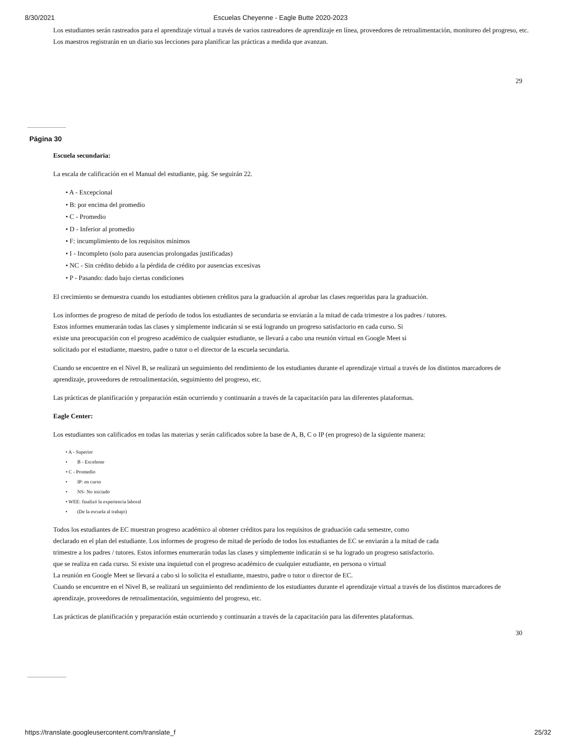8/30/2021 Escuelas Cheyenne - Eagle Butte 2020-2023
Los estudiantes serán rastreados para el aprendizaje virtual a través de varios rastreadores de aprendizaje en línea, proveedores de retroalimentación, monitoreo del progreso, etc. Los maestros registrarán en un diario sus lecciones para planificar las prácticas a medida que avanzan.
29
Página 30
Escuela secundaria:
La escala de calificación en el Manual del estudiante, pág. Se seguirán 22.
• A - Excepcional
• B: por encima del promedio
• C - Promedio
• D - Inferior al promedio
• F: incumplimiento de los requisitos mínimos
• I - Incompleto (solo para ausencias prolongadas justificadas)
• NC - Sin crédito debido a la pérdida de crédito por ausencias excesivas
• P - Pasando: dado bajo ciertas condiciones
El crecimiento se demuestra cuando los estudiantes obtienen créditos para la graduación al aprobar las clases requeridas para la graduación.
Los informes de progreso de mitad de período de todos los estudiantes de secundaria se enviarán a la mitad de cada trimestre a los padres / tutores.
Estos informes enumerarán todas las clases y simplemente indicarán si se está logrando un progreso satisfactorio en cada curso. Si
existe una preocupación con el progreso académico de cualquier estudiante, se llevará a cabo una reunión virtual en Google Meet si
solicitado por el estudiante, maestro, padre o tutor o el director de la escuela secundaria.
Cuando se encuentre en el Nivel B, se realizará un seguimiento del rendimiento de los estudiantes durante el aprendizaje virtual a través de los distintos marcadores de aprendizaje, proveedores de retroalimentación, seguimiento del progreso, etc.
Las prácticas de planificación y preparación están ocurriendo y continuarán a través de la capacitación para las diferentes plataformas.
Eagle Center:
Los estudiantes son calificados en todas las materias y serán calificados sobre la base de A, B, C o IP (en progreso) de la siguiente manera:
• A - Superior
• B - Excelente
• C - Promedio
• IP: en curso
• NS- No iniciado
• WEE: finalizó la experiencia laboral
• (De la escuela al trabajo)
Todos los estudiantes de EC muestran progreso académico al obtener créditos para los requisitos de graduación cada semestre, como
declarado en el plan del estudiante. Los informes de progreso de mitad de período de todos los estudiantes de EC se enviarán a la mitad de cada
trimestre a los padres / tutores. Estos informes enumerarán todas las clases y simplemente indicarán si se ha logrado un progreso satisfactorio.
que se realiza en cada curso. Si existe una inquietud con el progreso académico de cualquier estudiante, en persona o virtual
La reunión en Google Meet se llevará a cabo si lo solicita el estudiante, maestro, padre o tutor o director de EC.
Cuando se encuentre en el Nivel B, se realizará un seguimiento del rendimiento de los estudiantes durante el aprendizaje virtual a través de los distintos marcadores de aprendizaje, proveedores de retroalimentación, seguimiento del progreso, etc.
Las prácticas de planificación y preparación están ocurriendo y continuarán a través de la capacitación para las diferentes plataformas.
30
https://translate.googleusercontent.com/translate_f 25/32